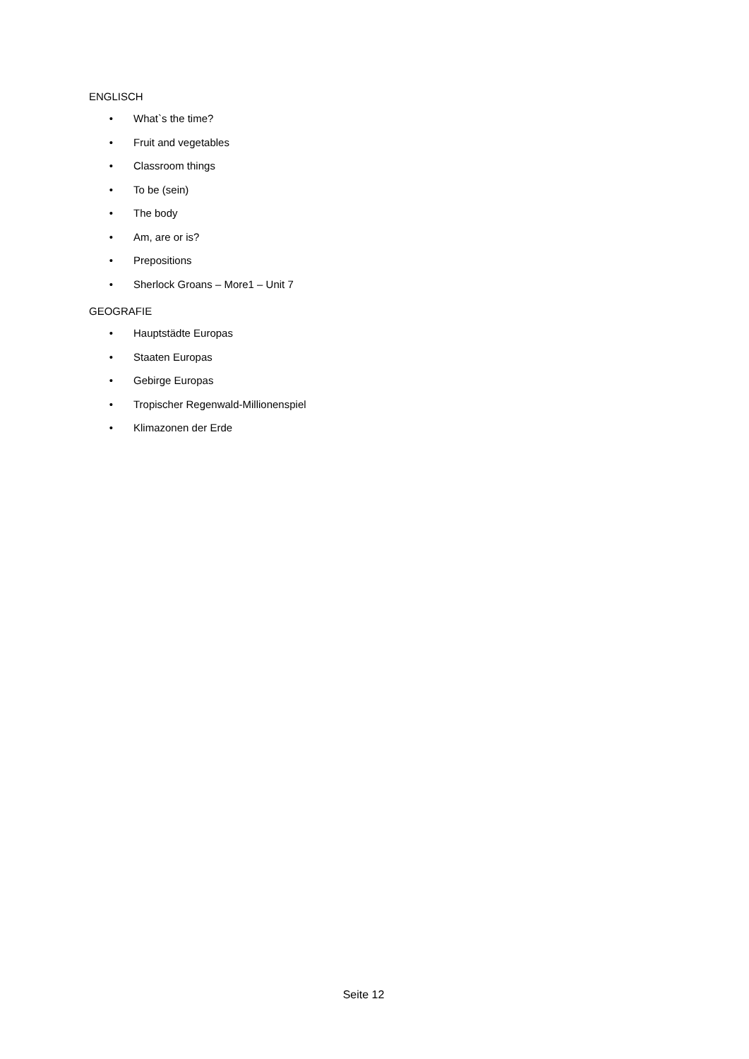ENGLISCH
• What`s the time?
• Fruit and vegetables
• Classroom things
• To be (sein)
• The body
• Am, are or is?
• Prepositions
• Sherlock Groans – More1 – Unit 7
GEOGRAFIE
• Hauptstädte Europas
• Staaten Europas
• Gebirge Europas
• Tropischer Regenwald-Millionenspiel
• Klimazonen der Erde
Seite 12